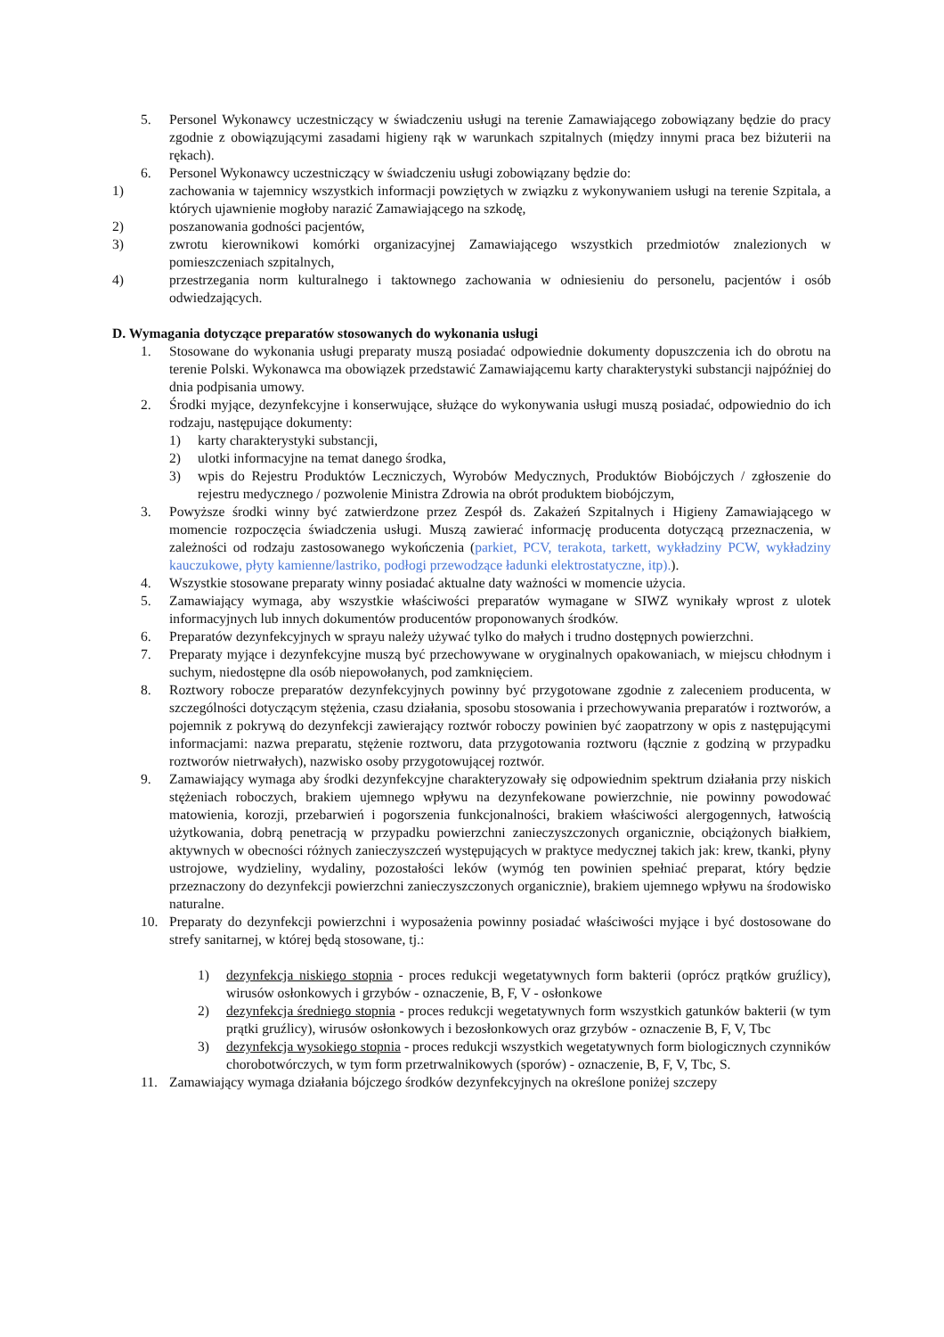5. Personel Wykonawcy uczestniczący w świadczeniu usługi na terenie Zamawiającego zobowiązany będzie do pracy zgodnie z obowiązującymi zasadami higieny rąk w warunkach szpitalnych (między innymi praca bez biżuterii na rękach).
6. Personel Wykonawcy uczestniczący w świadczeniu usługi zobowiązany będzie do:
1) zachowania w tajemnicy wszystkich informacji powziętych w związku z wykonywaniem usługi na terenie Szpitala, a których ujawnienie mogłoby narazić Zamawiającego na szkodę,
2) poszanowania godności pacjentów,
3) zwrotu kierownikowi komórki organizacyjnej Zamawiającego wszystkich przedmiotów znalezionych w pomieszczeniach szpitalnych,
4) przestrzegania norm kulturalnego i taktownego zachowania w odniesieniu do personelu, pacjentów i osób odwiedzających.
D. Wymagania dotyczące preparatów stosowanych do wykonania usługi
1. Stosowane do wykonania usługi preparaty muszą posiadać odpowiednie dokumenty dopuszczenia ich do obrotu na terenie Polski. Wykonawca ma obowiązek przedstawić Zamawiającemu karty charakterystyki substancji najpóźniej do dnia podpisania umowy.
2. Środki myjące, dezynfekcyjne i konserwujące, służące do wykonywania usługi muszą posiadać, odpowiednio do ich rodzaju, następujące dokumenty:
1) karty charakterystyki substancji,
2) ulotki informacyjne na temat danego środka,
3) wpis do Rejestru Produktów Leczniczych, Wyrobów Medycznych, Produktów Biobójczych / zgłoszenie do rejestru medycznego / pozwolenie Ministra Zdrowia na obrót produktem biobójczym,
3. Powyższe środki winny być zatwierdzone przez Zespół ds. Zakażeń Szpitalnych i Higieny Zamawiającego w momencie rozpoczęcia świadczenia usługi. Muszą zawierać informację producenta dotyczącą przeznaczenia, w zależności od rodzaju zastosowanego wykończenia (parkiet, PCV, terakota, tarkett, wykładziny PCW, wykładziny kauczukowe, płyty kamienne/lastriko, podłogi przewodzące ładunki elektrostatyczne, itp).).
4. Wszystkie stosowane preparaty winny posiadać aktualne daty ważności w momencie użycia.
5. Zamawiający wymaga, aby wszystkie właściwości preparatów wymagane w SIWZ wynikały wprost z ulotek informacyjnych lub innych dokumentów producentów proponowanych środków.
6. Preparatów dezynfekcyjnych w sprayu należy używać tylko do małych i trudno dostępnych powierzchni.
7. Preparaty myjące i dezynfekcyjne muszą być przechowywane w oryginalnych opakowaniach, w miejscu chłodnym i suchym, niedostępne dla osób niepowołanych, pod zamknięciem.
8. Roztwory robocze preparatów dezynfekcyjnych powinny być przygotowane zgodnie z zaleceniem producenta, w szczególności dotyczącym stężenia, czasu działania, sposobu stosowania i przechowywania preparatów i roztworów, a pojemnik z pokrywą do dezynfekcji zawierający roztwór roboczy powinien być zaopatrzony w opis z następującymi informacjami: nazwa preparatu, stężenie roztworu, data przygotowania roztworu (łącznie z godziną w przypadku roztworów nietrwałych), nazwisko osoby przygotowującej roztwór.
9. Zamawiający wymaga aby środki dezynfekcyjne charakteryzowały się odpowiednim spektrum działania przy niskich stężeniach roboczych, brakiem ujemnego wpływu na dezynfekowane powierzchnie, nie powinny powodować matowienia, korozji, przebarwień i pogorszenia funkcjonalności, brakiem właściwości alergogennych, łatwością użytkowania, dobrą penetracją w przypadku powierzchni zanieczyszczonych organicznie, obciążonych białkiem, aktywnych w obecności różnych zanieczyszczeń występujących w praktyce medycznej takich jak: krew, tkanki, płyny ustrojowe, wydzieliny, wydaliny, pozostałości leków (wymóg ten powinien spełniać preparat, który będzie przeznaczony do dezynfekcji powierzchni zanieczyszczonych organicznie), brakiem ujemnego wpływu na środowisko naturalne.
10. Preparaty do dezynfekcji powierzchni i wyposażenia powinny posiadać właściwości myjące i być dostosowane do strefy sanitarnej, w której będą stosowane, tj.:
1) dezynfekcja niskiego stopnia - proces redukcji wegetatywnych form bakterii (oprócz prątków gruźlicy), wirusów osłonkowych i grzybów - oznaczenie, B, F, V - osłonkowe
2) dezynfekcja średniego stopnia - proces redukcji wegetatywnych form wszystkich gatunków bakterii (w tym prątki gruźlicy), wirusów osłonkowych i bezosłonkowych oraz grzybów - oznaczenie B, F, V, Tbc
3) dezynfekcja wysokiego stopnia - proces redukcji wszystkich wegetatywnych form biologicznych czynników chorobotwórczych, w tym form przetrwalnikowych (sporów) - oznaczenie, B, F, V, Tbc, S.
11. Zamawiający wymaga działania bójczego środków dezynfekcyjnych na określone poniżej szczepy